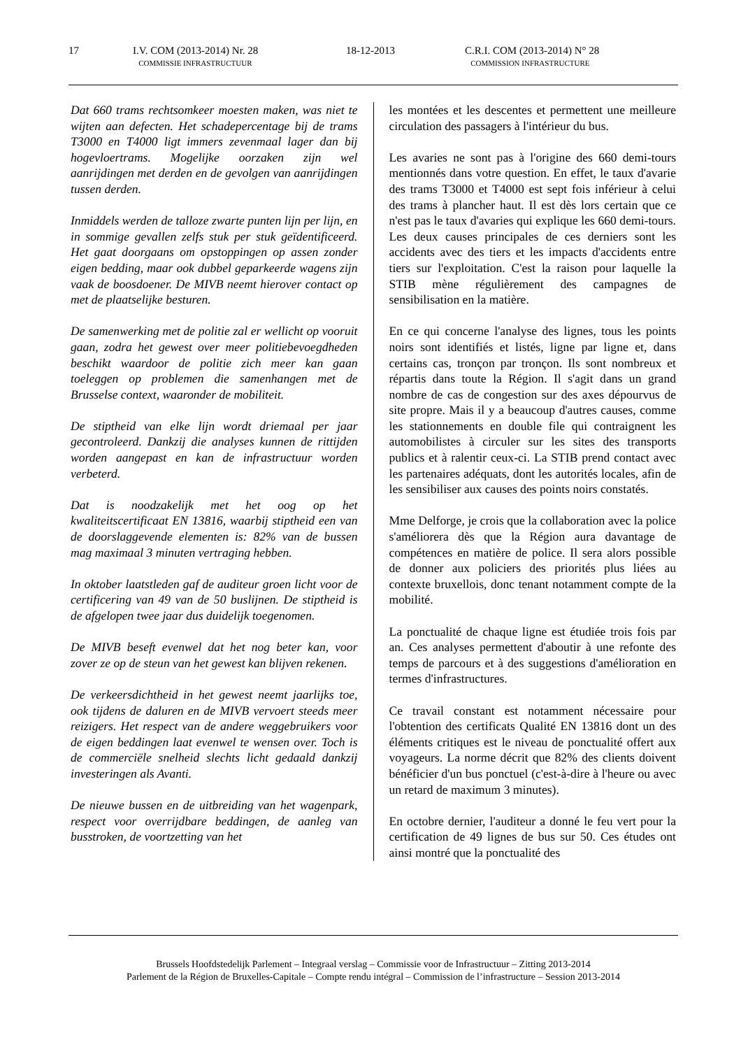17 I.V. COM (2013-2014) Nr. 28
COMMISSIE INFRASTRUCTUUR
18-12-2013 C.R.I. COM (2013-2014) N° 28
COMMISSION INFRASTRUCTURE
Dat 660 trams rechtsomkeer moesten maken, was niet te wijten aan defecten. Het schadepercentage bij de trams T3000 en T4000 ligt immers zevenmaal lager dan bij hogevloertrams. Mogelijke oorzaken zijn wel aanrijdingen met derden en de gevolgen van aanrijdingen tussen derden.
Inmiddels werden de talloze zwarte punten lijn per lijn, en in sommige gevallen zelfs stuk per stuk geïdentificeerd. Het gaat doorgaans om opstoppingen op assen zonder eigen bedding, maar ook dubbel geparkeerde wagens zijn vaak de boosdoener. De MIVB neemt hierover contact op met de plaatselijke besturen.
De samenwerking met de politie zal er wellicht op vooruit gaan, zodra het gewest over meer politiebevoegdheden beschikt waardoor de politie zich meer kan gaan toeleggen op problemen die samenhangen met de Brusselse context, waaronder de mobiliteit.
De stiptheid van elke lijn wordt driemaal per jaar gecontroleerd. Dankzij die analyses kunnen de rittijden worden aangepast en kan de infrastructuur worden verbeterd.
Dat is noodzakelijk met het oog op het kwaliteitscertificaat EN 13816, waarbij stiptheid een van de doorslaggevende elementen is: 82% van de bussen mag maximaal 3 minuten vertraging hebben.
In oktober laatstleden gaf de auditeur groen licht voor de certificering van 49 van de 50 buslijnen. De stiptheid is de afgelopen twee jaar dus duidelijk toegenomen.
De MIVB beseft evenwel dat het nog beter kan, voor zover ze op de steun van het gewest kan blijven rekenen.
De verkeersdichtheid in het gewest neemt jaarlijks toe, ook tijdens de daluren en de MIVB vervoert steeds meer reizigers. Het respect van de andere weggebruikers voor de eigen beddingen laat evenwel te wensen over. Toch is de commerciële snelheid slechts licht gedaald dankzij investeringen als Avanti.
De nieuwe bussen en de uitbreiding van het wagenpark, respect voor overrijdbare beddingen, de aanleg van busstroken, de voortzetting van het
les montées et les descentes et permettent une meilleure circulation des passagers à l'intérieur du bus.
Les avaries ne sont pas à l'origine des 660 demi-tours mentionnés dans votre question. En effet, le taux d'avarie des trams T3000 et T4000 est sept fois inférieur à celui des trams à plancher haut. Il est dès lors certain que ce n'est pas le taux d'avaries qui explique les 660 demi-tours. Les deux causes principales de ces derniers sont les accidents avec des tiers et les impacts d'accidents entre tiers sur l'exploitation. C'est la raison pour laquelle la STIB mène régulièrement des campagnes de sensibilisation en la matière.
En ce qui concerne l'analyse des lignes, tous les points noirs sont identifiés et listés, ligne par ligne et, dans certains cas, tronçon par tronçon. Ils sont nombreux et répartis dans toute la Région. Il s'agit dans un grand nombre de cas de congestion sur des axes dépourvus de site propre. Mais il y a beaucoup d'autres causes, comme les stationnements en double file qui contraignent les automobilistes à circuler sur les sites des transports publics et à ralentir ceux-ci. La STIB prend contact avec les partenaires adéquats, dont les autorités locales, afin de les sensibiliser aux causes des points noirs constatés.
Mme Delforge, je crois que la collaboration avec la police s'améliorera dès que la Région aura davantage de compétences en matière de police. Il sera alors possible de donner aux policiers des priorités plus liées au contexte bruxellois, donc tenant notamment compte de la mobilité.
La ponctualité de chaque ligne est étudiée trois fois par an. Ces analyses permettent d'aboutir à une refonte des temps de parcours et à des suggestions d'amélioration en termes d'infrastructures.
Ce travail constant est notamment nécessaire pour l'obtention des certificats Qualité EN 13816 dont un des éléments critiques est le niveau de ponctualité offert aux voyageurs. La norme décrit que 82% des clients doivent bénéficier d'un bus ponctuel (c'est-à-dire à l'heure ou avec un retard de maximum 3 minutes).
En octobre dernier, l'auditeur a donné le feu vert pour la certification de 49 lignes de bus sur 50. Ces études ont ainsi montré que la ponctualité des
Brussels Hoofdstedelijk Parlement – Integraal verslag – Commissie voor de Infrastructuur – Zitting 2013-2014
Parlement de la Région de Bruxelles-Capitale – Compte rendu intégral – Commission de l’infrastructure – Session 2013-2014